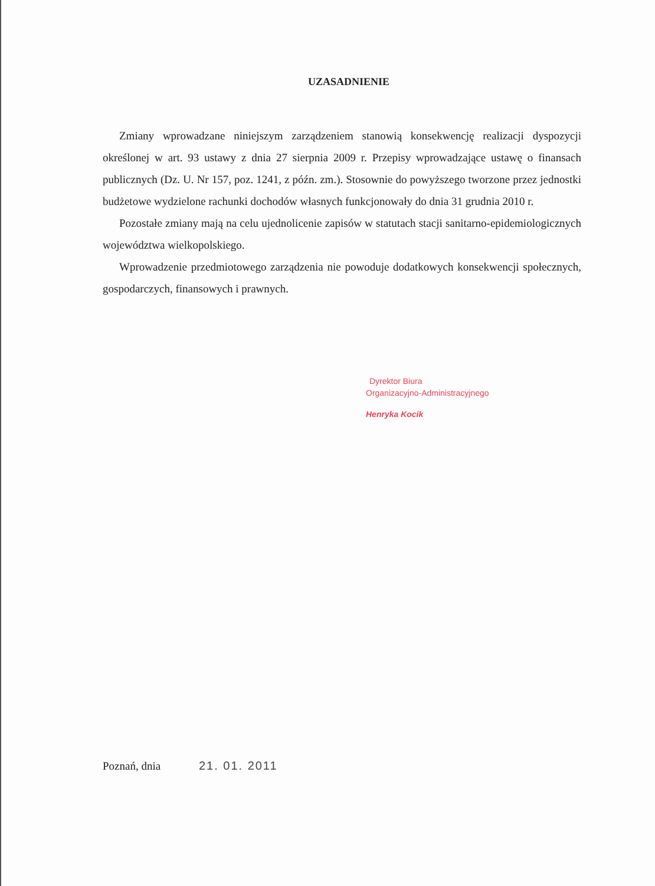UZASADNIENIE
Zmiany wprowadzane niniejszym zarządzeniem stanowią konsekwencję realizacji dyspozycji określonej w art. 93 ustawy z dnia 27 sierpnia 2009 r. Przepisy wprowadzające ustawę o finansach publicznych (Dz. U. Nr 157, poz. 1241, z późn. zm.). Stosownie do powyższego tworzone przez jednostki budżetowe wydzielone rachunki dochodów własnych funkcjonowały do dnia 31 grudnia 2010 r.
Pozostałe zmiany mają na celu ujednolicenie zapisów w statutach stacji sanitarno-epidemiologicznych województwa wielkopolskiego.
Wprowadzenie przedmiotowego zarządzenia nie powoduje dodatkowych konsekwencji społecznych, gospodarczych, finansowych i prawnych.
Dyrektor Biura
Organizacyjno-Administracyjnego
Henryka Kocik
Poznań, dnia 21. 01. 2011